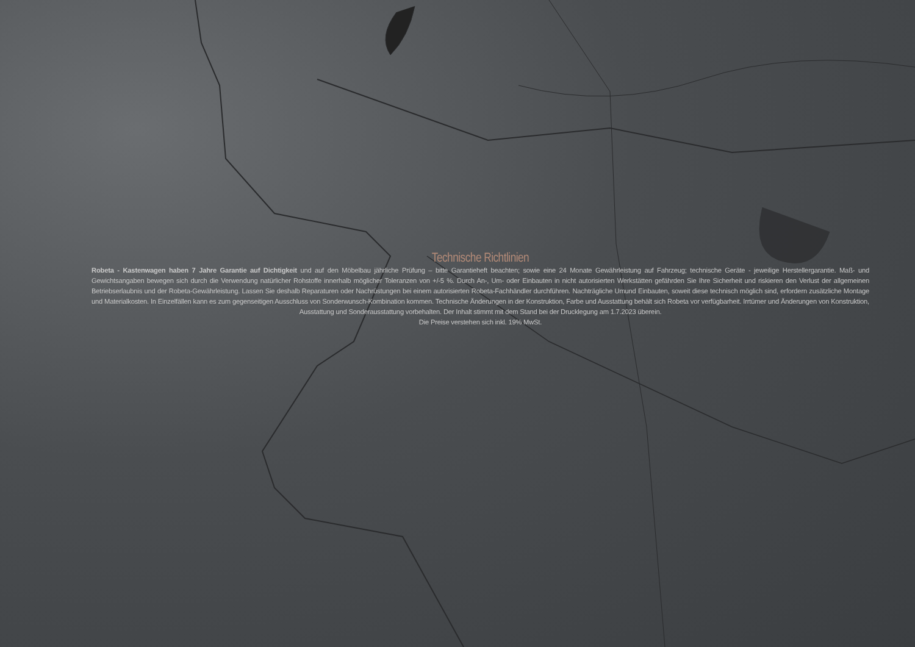Technische Richtlinien
Robeta - Kastenwagen haben 7 Jahre Garantie auf Dichtigkeit und auf den Möbelbau jährliche Prüfung – bitte Garantieheft beachten; sowie eine 24 Monate Gewährleistung auf Fahrzeug; technische Geräte - jeweilige Herstellergarantie. Maß- und Gewichtsangaben bewegen sich durch die Verwendung natürlicher Rohstoffe innerhalb möglicher Toleranzen von +/-5 %. Durch An-, Um- oder Einbauten in nicht autorisierten Werkstätten gefährden Sie Ihre Sicherheit und riskieren den Verlust der allgemeinen Betriebserlaubnis und der Robeta-Gewährleistung. Lassen Sie deshalb Reparaturen oder Nachrüstungen bei einem autorisierten Robeta-Fachhändler durchführen. Nachträgliche Umund Einbauten, soweit diese technisch möglich sind, erfordern zusätzliche Montage und Materialkosten. In Einzelfällen kann es zum gegenseitigen Ausschluss von Sonderwunsch-Kombination kommen. Technische Änderungen in der Konstruktion, Farbe und Ausstattung behält sich Robeta vor verfügbarheit. Irrtümer und Änderungen von Konstruktion, Ausstattung und Sonderausstattung vorbehalten. Der Inhalt stimmt mit dem Stand bei der Drucklegung am 1.7.2023 überein.
Die Preise verstehen sich inkl. 19% MwSt.